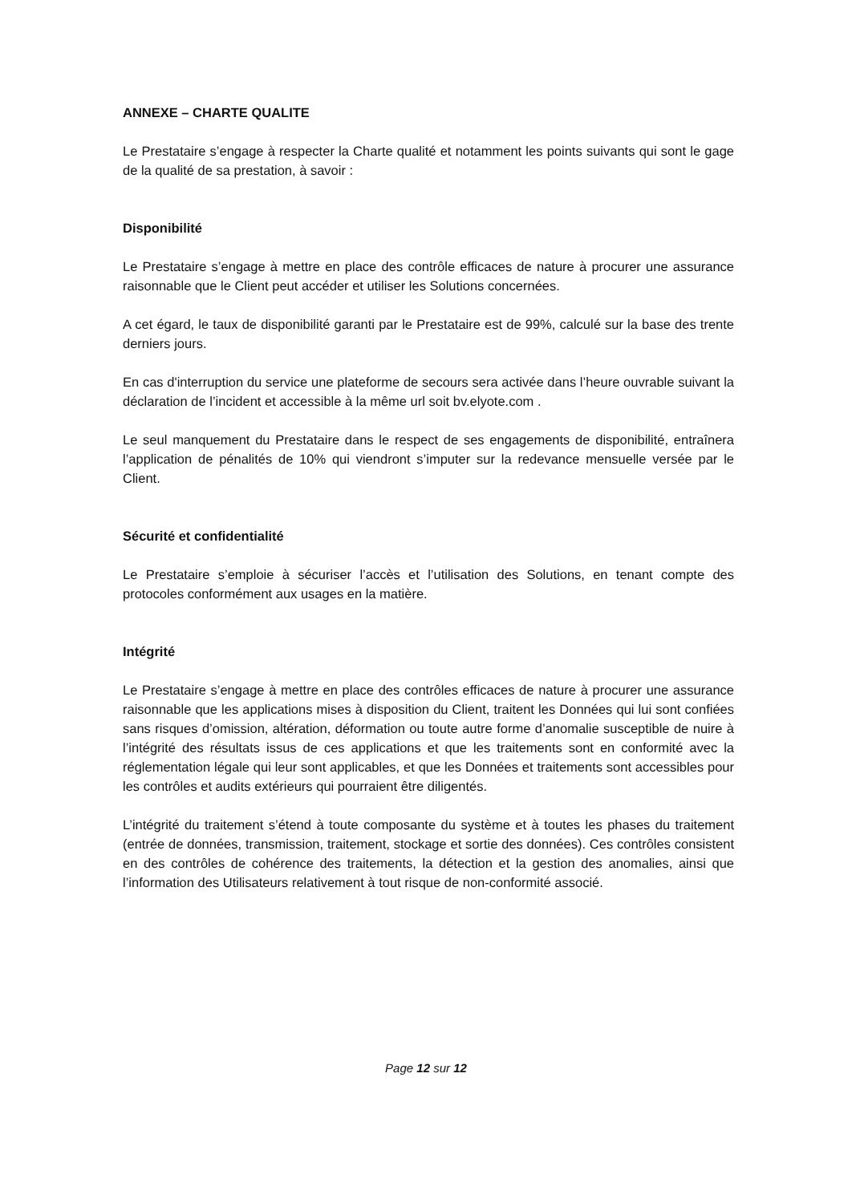ANNEXE – CHARTE QUALITE
Le Prestataire s’engage à respecter la Charte qualité et notamment les points suivants qui sont le gage de la qualité de sa prestation, à savoir :
Disponibilité
Le Prestataire s’engage à mettre en place des contrôle efficaces de nature à procurer une assurance raisonnable que le Client peut accéder et utiliser les Solutions concernées.
A cet égard, le taux de disponibilité garanti par le Prestataire est de 99%, calculé sur la base des trente derniers jours.
En cas d'interruption du service une plateforme de secours sera activée dans l’heure ouvrable suivant la déclaration de l’incident et accessible à la même url soit bv.elyote.com .
Le seul manquement du Prestataire dans le respect de ses engagements de disponibilité, entraînera l’application de pénalités de 10% qui viendront s’imputer sur la redevance mensuelle versée par le Client.
Sécurité et confidentialité
Le Prestataire s’emploie à sécuriser l’accès et l’utilisation des Solutions, en tenant compte des protocoles conformément aux usages en la matière.
Intégrité
Le Prestataire s’engage à mettre en place des contrôles efficaces de nature à procurer une assurance raisonnable que les applications mises à disposition du Client, traitent les Données qui lui sont confiées sans risques d’omission, altération, déformation ou toute autre forme d’anomalie susceptible de nuire à l’intégrité des résultats issus de ces applications et que les traitements sont en conformité avec la réglementation légale qui leur sont applicables, et que les Données et traitements sont accessibles pour les contrôles et audits extérieurs qui pourraient être diligentés.
L’intégrité du traitement s’étend à toute composante du système et à toutes les phases du traitement (entrée de données, transmission, traitement, stockage et sortie des données). Ces contrôles consistent en des contrôles de cohérence des traitements, la détection et la gestion des anomalies, ainsi que l’information des Utilisateurs relativement à tout risque de non-conformité associé.
Page 12 sur 12